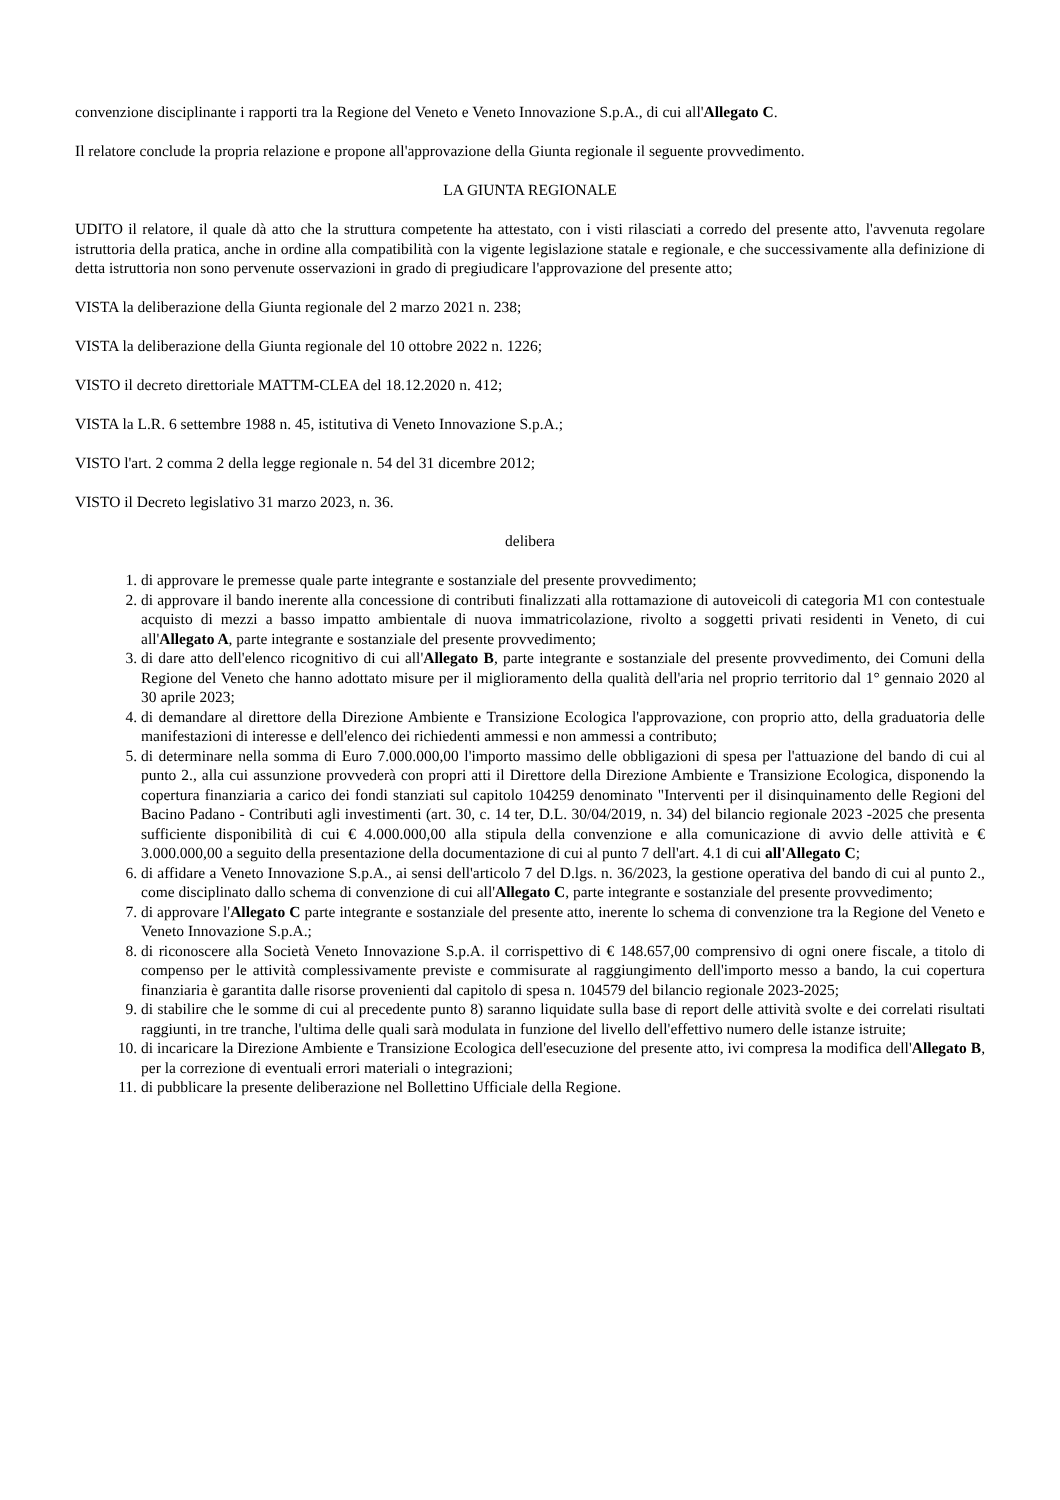convenzione disciplinante i rapporti tra la Regione del Veneto e Veneto Innovazione S.p.A., di cui all'Allegato C.
Il relatore conclude la propria relazione e propone all'approvazione della Giunta regionale il seguente provvedimento.
LA GIUNTA REGIONALE
UDITO il relatore, il quale dà atto che la struttura competente ha attestato, con i visti rilasciati a corredo del presente atto, l'avvenuta regolare istruttoria della pratica, anche in ordine alla compatibilità con la vigente legislazione statale e regionale, e che successivamente alla definizione di detta istruttoria non sono pervenute osservazioni in grado di pregiudicare l'approvazione del presente atto;
VISTA la deliberazione della Giunta regionale del 2 marzo 2021 n. 238;
VISTA la deliberazione della Giunta regionale del 10 ottobre 2022 n. 1226;
VISTO il decreto direttoriale MATTM-CLEA del 18.12.2020 n. 412;
VISTA la L.R. 6 settembre 1988 n. 45, istitutiva di Veneto Innovazione S.p.A.;
VISTO l'art. 2 comma 2 della legge regionale n. 54 del 31 dicembre 2012;
VISTO il Decreto legislativo 31 marzo 2023, n. 36.
delibera
1. di approvare le premesse quale parte integrante e sostanziale del presente provvedimento;
2. di approvare il bando inerente alla concessione di contributi finalizzati alla rottamazione di autoveicoli di categoria M1 con contestuale acquisto di mezzi a basso impatto ambientale di nuova immatricolazione, rivolto a soggetti privati residenti in Veneto, di cui all'Allegato A, parte integrante e sostanziale del presente provvedimento;
3. di dare atto dell'elenco ricognitivo di cui all'Allegato B, parte integrante e sostanziale del presente provvedimento, dei Comuni della Regione del Veneto che hanno adottato misure per il miglioramento della qualità dell'aria nel proprio territorio dal 1° gennaio 2020 al 30 aprile 2023;
4. di demandare al direttore della Direzione Ambiente e Transizione Ecologica l'approvazione, con proprio atto, della graduatoria delle manifestazioni di interesse e dell'elenco dei richiedenti ammessi e non ammessi a contributo;
5. di determinare nella somma di Euro 7.000.000,00 l'importo massimo delle obbligazioni di spesa per l'attuazione del bando di cui al punto 2., alla cui assunzione provvederà con propri atti il Direttore della Direzione Ambiente e Transizione Ecologica, disponendo la copertura finanziaria a carico dei fondi stanziati sul capitolo 104259 denominato "Interventi per il disinquinamento delle Regioni del Bacino Padano - Contributi agli investimenti (art. 30, c. 14 ter, D.L. 30/04/2019, n. 34) del bilancio regionale 2023 -2025 che presenta sufficiente disponibilità di cui € 4.000.000,00 alla stipula della convenzione e alla comunicazione di avvio delle attività e € 3.000.000,00 a seguito della presentazione della documentazione di cui al punto 7 dell'art. 4.1 di cui all'Allegato C;
6. di affidare a Veneto Innovazione S.p.A., ai sensi dell'articolo 7 del D.lgs. n. 36/2023, la gestione operativa del bando di cui al punto 2., come disciplinato dallo schema di convenzione di cui all'Allegato C, parte integrante e sostanziale del presente provvedimento;
7. di approvare l'Allegato C parte integrante e sostanziale del presente atto, inerente lo schema di convenzione tra la Regione del Veneto e Veneto Innovazione S.p.A.;
8. di riconoscere alla Società Veneto Innovazione S.p.A. il corrispettivo di € 148.657,00 comprensivo di ogni onere fiscale, a titolo di compenso per le attività complessivamente previste e commisurate al raggiungimento dell'importo messo a bando, la cui copertura finanziaria è garantita dalle risorse provenienti dal capitolo di spesa n. 104579 del bilancio regionale 2023-2025;
9. di stabilire che le somme di cui al precedente punto 8) saranno liquidate sulla base di report delle attività svolte e dei correlati risultati raggiunti, in tre tranche, l'ultima delle quali sarà modulata in funzione del livello dell'effettivo numero delle istanze istruite;
10. di incaricare la Direzione Ambiente e Transizione Ecologica dell'esecuzione del presente atto, ivi compresa la modifica dell'Allegato B, per la correzione di eventuali errori materiali o integrazioni;
11. di pubblicare la presente deliberazione nel Bollettino Ufficiale della Regione.